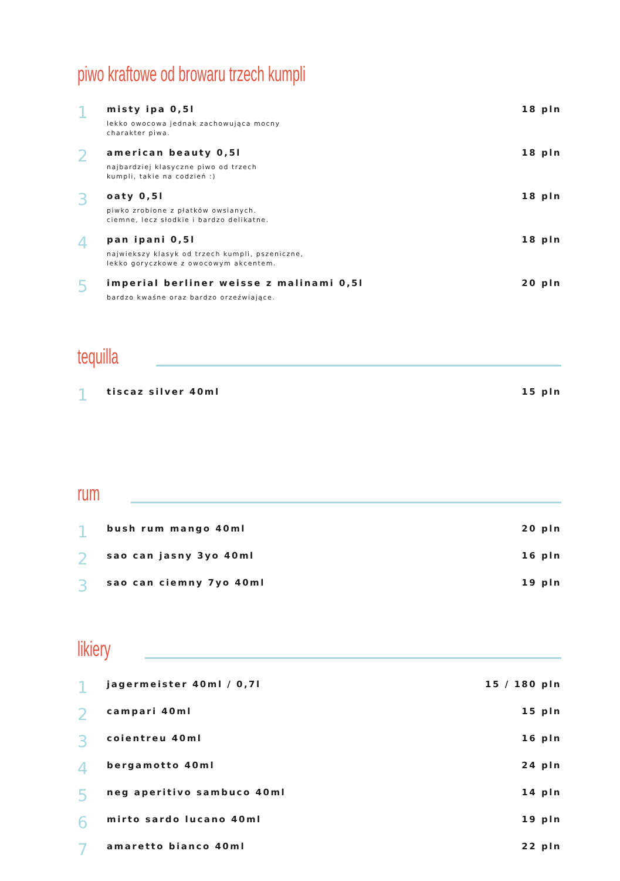piwo kraftowe od browaru trzech kumpli
1
misty ipa 0,5l
lekko owocowa jednak zachowująca mocny
charakter piwa.
18 pln
2
american beauty 0,5l
najbardziej klasyczne piwo od trzech
kumpli, takie na codzień :)
18 pln
3
oaty 0,5l
piwko zrobione z płatków owsianych.
ciemne, lecz słodkie i bardzo delikatne.
18 pln
4
pan ipani 0,5l
najwiekszy klasyk od trzech kumpli, pszeniczne,
lekko goryczkowe z owocowym akcentem.
18 pln
5
imperial berliner weisse z malinami 0,5l
bardzo kwaśne oraz bardzo orzeźwiające.
20 pln
tequilla
1
tiscaz silver 40ml 15 pln
rum
1
bush rum mango 40ml 20 pln
2
sao can jasny 3yo 40ml 16 pln
3
sao can ciemny 7yo 40ml 19 pln
likiery
1
jagermeister 40ml / 0,7l 15 / 180 pln
2
campari 40ml 15 pln
3
coientreu 40ml 16 pln
4
bergamotto 40ml 24 pln
5
neg aperitivo sambuco 40ml 14 pln
6
mirto sardo lucano 40ml 19 pln
7
amaretto bianco 40ml 22 pln